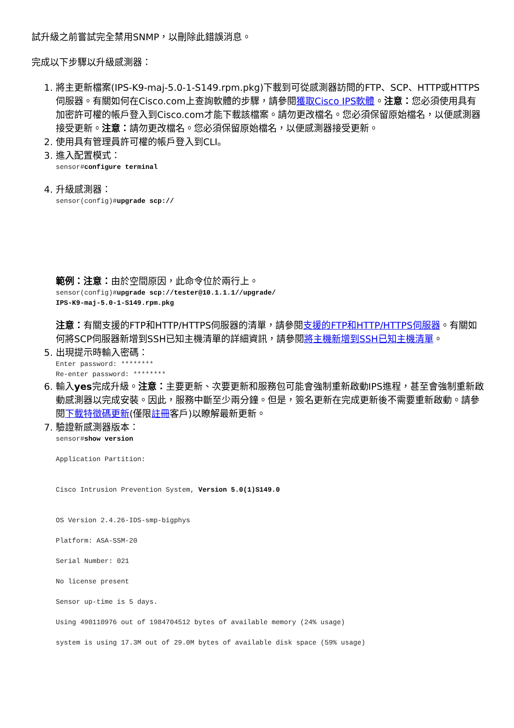試升級之前嘗試完全禁用SNMP，以刪除此錯誤消息。
完成以下步驟以升級感測器：
1. 將主更新檔案(IPS-K9-maj-5.0-1-S149.rpm.pkg)下載到可從感測器訪問的FTP、SCP、HTTP或HTTPS伺服器。有關如何在Cisco.com上查詢軟體的步驟，請參閱獲取Cisco IPS軟體。注意：您必須使用具有加密許可權的帳戶登入到Cisco.com才能下載該檔案。請勿更改檔名。您必須保留原始檔名，以便感測器接受更新。注意：請勿更改檔名。您必須保留原始檔名，以便感測器接受更新。
2. 使用具有管理員許可權的帳戶登入到CLI。
3. 進入配置模式：
sensor#configure terminal
4. 升級感測器：
sensor(config)#upgrade scp://
範例：注意：由於空間原因，此命令位於兩行上。
sensor(config)#upgrade scp://tester@10.1.1.1//upgrade/
IPS-K9-maj-5.0-1-S149.rpm.pkg
注意：有關支援的FTP和HTTP/HTTPS伺服器的清單，請參閱支援的FTP和HTTP/HTTPS伺服器。有關如何將SCP伺服器新增到SSH已知主機清單的詳細資訊，請參閱將主機新增到SSH已知主機清單。
5. 出現提示時輸入密碼：
Enter password: ********
Re-enter password: ********
6. 輸入yes完成升級。注意：主要更新、次要更新和服務包可能會強制重新啟動IPS進程，甚至會強制重新啟動感測器以完成安裝。因此，服務中斷至少兩分鐘。但是，簽名更新在完成更新後不需要重新啟動。請參閱下載特徵碼更新(僅限註冊客戶)以瞭解最新更新。
7. 驗證新感測器版本：
sensor#show version

Application Partition:


Cisco Intrusion Prevention System, Version 5.0(1)S149.0


OS Version 2.4.26-IDS-smp-bigphys

Platform: ASA-SSM-20

Serial Number: 021

No license present

Sensor up-time is 5 days.

Using 490110976 out of 1984704512 bytes of available memory (24% usage)

system is using 17.3M out of 29.0M bytes of available disk space (59% usage)